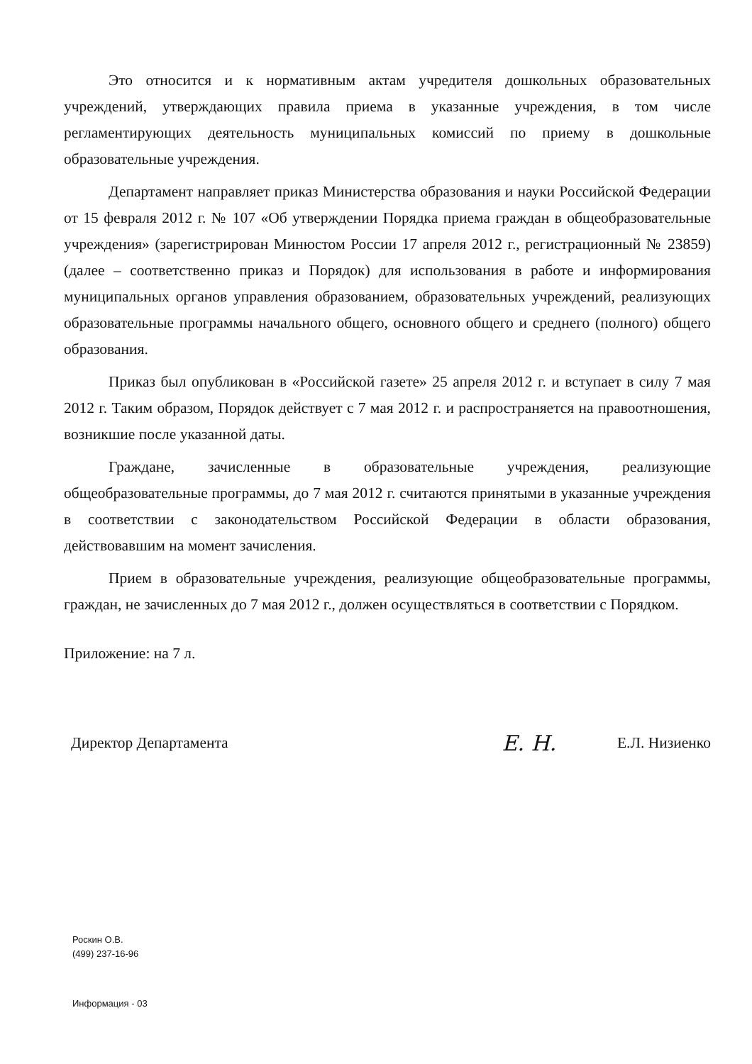Это относится и к нормативным актам учредителя дошкольных образовательных учреждений, утверждающих правила приема в указанные учреждения, в том числе регламентирующих деятельность муниципальных комиссий по приему в дошкольные образовательные учреждения.
Департамент направляет приказ Министерства образования и науки Российской Федерации от 15 февраля 2012 г. № 107 «Об утверждении Порядка приема граждан в общеобразовательные учреждения» (зарегистрирован Минюстом России 17 апреля 2012 г., регистрационный № 23859) (далее – соответственно приказ и Порядок) для использования в работе и информирования муниципальных органов управления образованием, образовательных учреждений, реализующих образовательные программы начального общего, основного общего и среднего (полного) общего образования.
Приказ был опубликован в «Российской газете» 25 апреля 2012 г. и вступает в силу 7 мая 2012 г. Таким образом, Порядок действует с 7 мая 2012 г. и распространяется на правоотношения, возникшие после указанной даты.
Граждане, зачисленные в образовательные учреждения, реализующие общеобразовательные программы, до 7 мая 2012 г. считаются принятыми в указанные учреждения в соответствии с законодательством Российской Федерации в области образования, действовавшим на момент зачисления.
Прием в образовательные учреждения, реализующие общеобразовательные программы, граждан, не зачисленных до 7 мая 2012 г., должен осуществляться в соответствии с Порядком.
Приложение: на 7 л.
Директор Департамента Е. Н. Е.Л. Низиенко
Роскин О.В.
(499) 237-16-96
Информация - 03